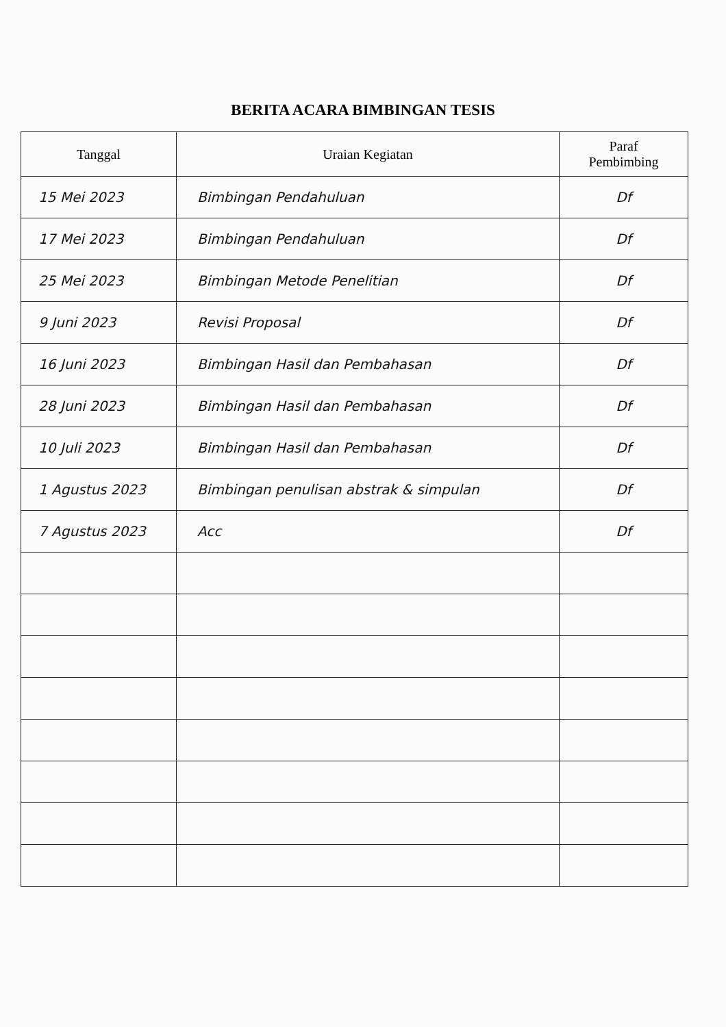BERITA ACARA BIMBINGAN TESIS
| Tanggal | Uraian Kegiatan | Paraf Pembimbing |
| --- | --- | --- |
| 15 Mei 2023 | Bimbingan Pendahuluan | Df |
| 17 Mei 2023 | Bimbingan Pendahuluan | Df |
| 25 Mei 2023 | Bimbingan Metode Penelitian | Df |
| 9 Juni 2023 | Revisi Proposal | Df |
| 16 Juni 2023 | Bimbingan Hasil dan Pembahasan | Df |
| 28 Juni 2023 | Bimbingan Hasil dan Pembahasan | Df |
| 10 Juli 2023 | Bimbingan Hasil dan Pembahasan | Df |
| 1 Agustus 2023 | Bimbingan penulisan abstrak & simpulan | Df |
| 7 Agustus 2023 | Acc | Df |